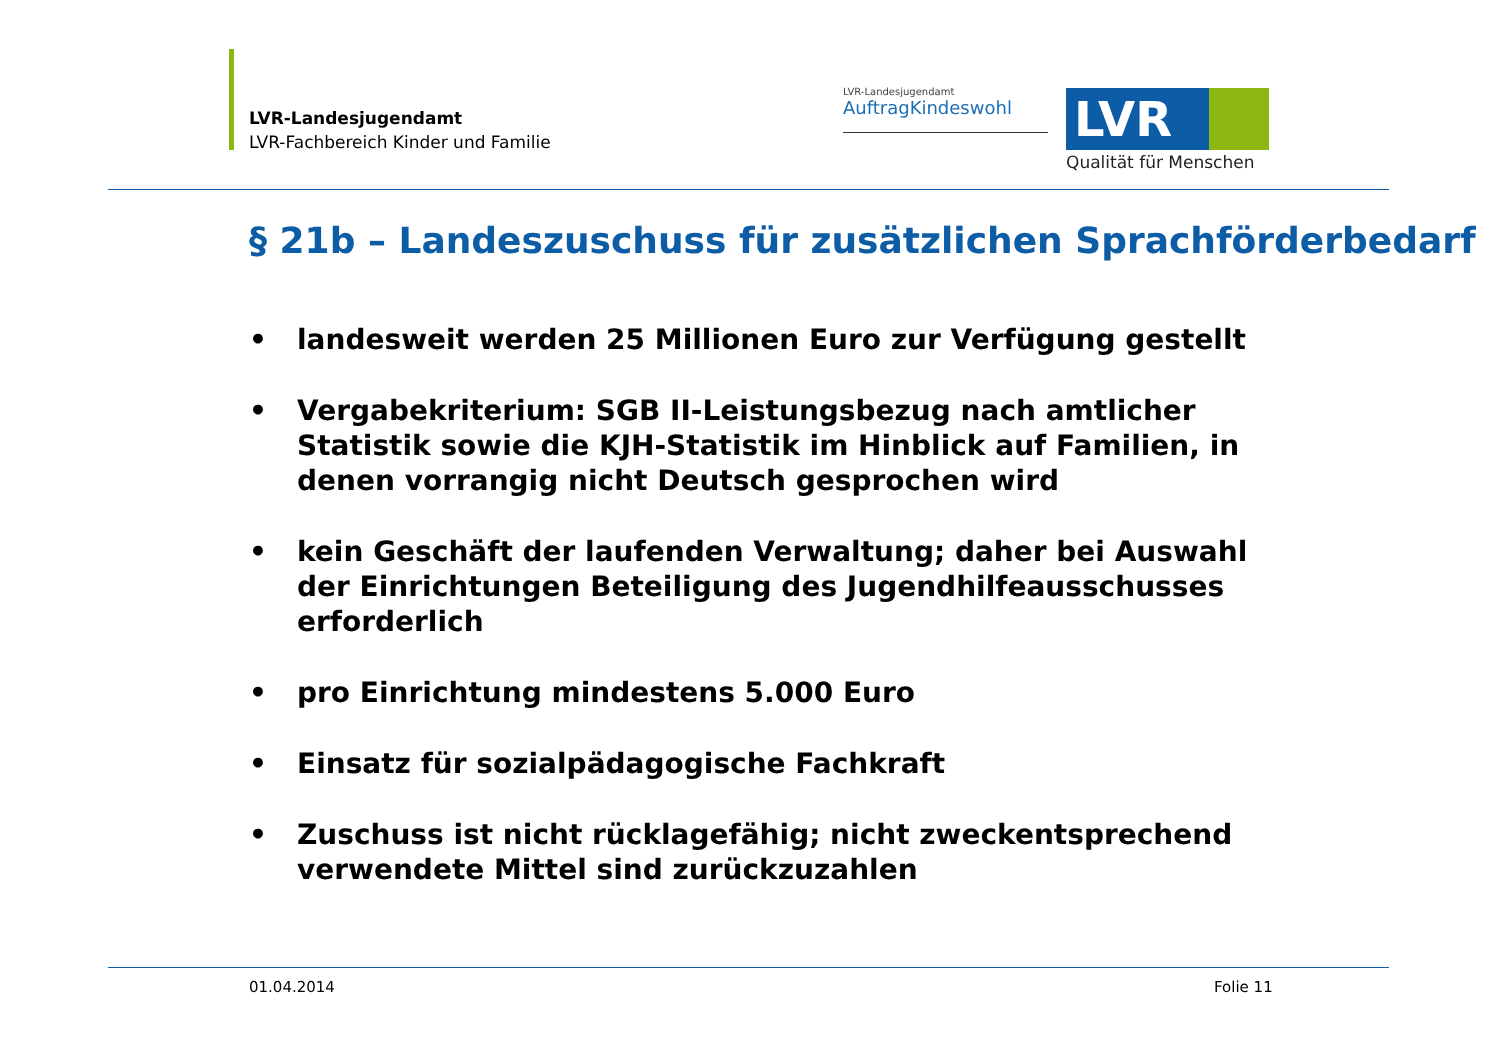LVR-Landesjugendamt
LVR-Fachbereich Kinder und Familie
LVR-Landesjugendamt
AuftragKindeswohl
LVR
Qualität für Menschen
§ 21b – Landeszuschuss für zusätzlichen Sprachförderbedarf
• landesweit werden 25 Millionen Euro zur Verfügung gestellt
• Vergabekriterium: SGB II-Leistungsbezug nach amtlicher Statistik sowie die KJH-Statistik im Hinblick auf Familien, in denen vorrangig nicht Deutsch gesprochen wird
• kein Geschäft der laufenden Verwaltung; daher bei Auswahl der Einrichtungen Beteiligung des Jugendhilfeausschusses erforderlich
• pro Einrichtung mindestens 5.000 Euro
• Einsatz für sozialpädagogische Fachkraft
• Zuschuss ist nicht rücklagefähig; nicht zweckentsprechend verwendete Mittel sind zurückzuzahlen
01.04.2014 Folie 11